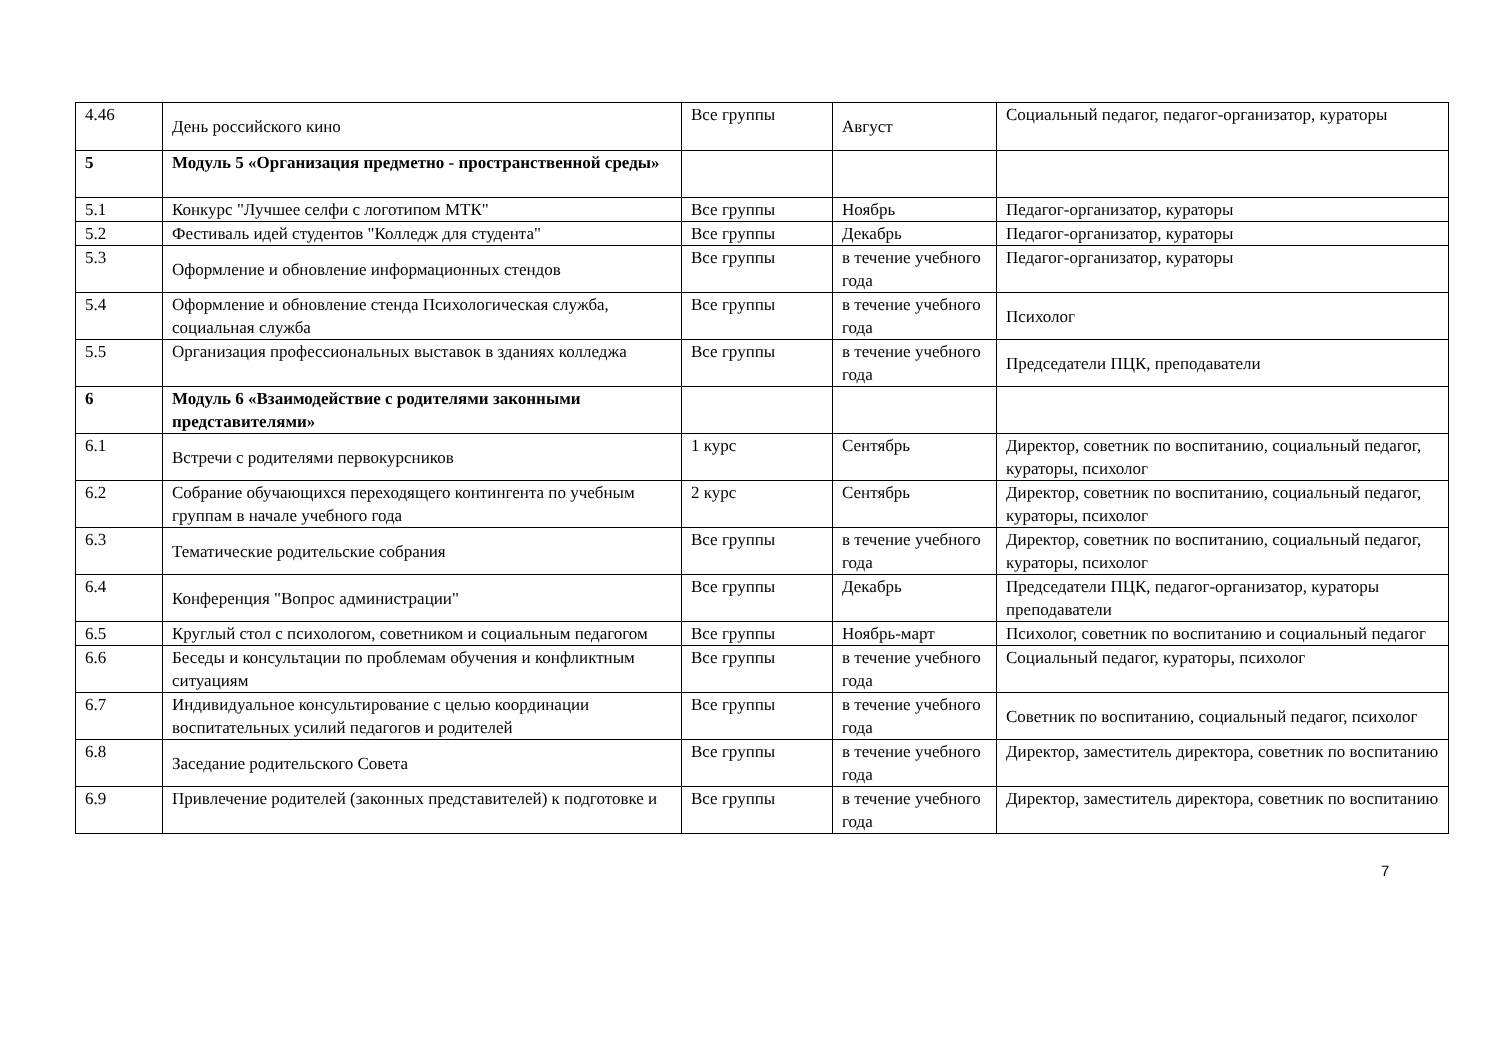| 4.46 | День российского кино | Все группы | Август | Социальный педагог, педагог-организатор, кураторы |
| 5 | Модуль 5 «Организация предметно - пространственной среды» | | | |
| 5.1 | Конкурс "Лучшее селфи с логотипом МТК" | Все группы | Ноябрь | Педагог-организатор, кураторы |
| 5.2 | Фестиваль идей студентов "Колледж для студента" | Все группы | Декабрь | Педагог-организатор, кураторы |
| 5.3 | Оформление и обновление информационных стендов | Все группы | в течение учебного года | Педагог-организатор, кураторы |
| 5.4 | Оформление и обновление стенда Психологическая служба, социальная служба | Все группы | в течение учебного года | Психолог |
| 5.5 | Организация профессиональных выставок в зданиях колледжа | Все группы | в течение учебного года | Председатели ПЦК, преподаватели |
| 6 | Модуль 6 «Взаимодействие с родителями законными представителями» | | | |
| 6.1 | Встречи с родителями первокурсников | 1 курс | Сентябрь | Директор, советник по воспитанию, социальный педагог, кураторы, психолог |
| 6.2 | Собрание обучающихся переходящего контингента по учебным группам в начале учебного года | 2 курс | Сентябрь | Директор, советник по воспитанию, социальный педагог, кураторы, психолог |
| 6.3 | Тематические родительские собрания | Все группы | в течение учебного года | Директор, советник по воспитанию, социальный педагог, кураторы, психолог |
| 6.4 | Конференция "Вопрос администрации" | Все группы | Декабрь | Председатели ПЦК, педагог-организатор, кураторы преподаватели |
| 6.5 | Круглый стол с психологом, советником и социальным педагогом | Все группы | Ноябрь-март | Психолог, советник по воспитанию и социальный педагог |
| 6.6 | Беседы и консультации по проблемам обучения и конфликтным ситуациям | Все группы | в течение учебного года | Социальный педагог, кураторы, психолог |
| 6.7 | Индивидуальное консультирование с целью координации воспитательных усилий педагогов и родителей | Все группы | в течение учебного года | Советник по воспитанию, социальный педагог, психолог |
| 6.8 | Заседание родительского Совета | Все группы | в течение учебного года | Директор, заместитель директора, советник по воспитанию |
| 6.9 | Привлечение родителей (законных представителей) к подготовке и | Все группы | в течение учебного года | Директор, заместитель директора, советник по воспитанию |
7